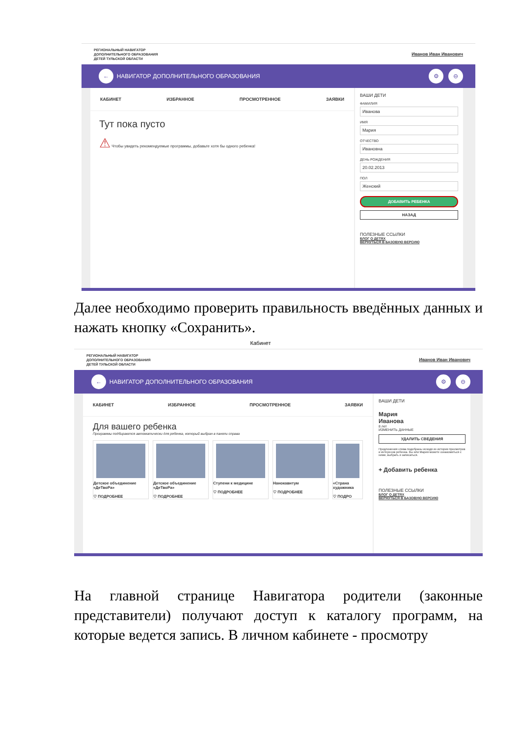РЕГИОНАЛЬНЫЙ НАВИГАТОР
ДОПОЛНИТЕЛЬНОГО ОБРАЗОВАНИЯ
ДЕТЕЙ ТУЛЬСКОЙ ОБЛАСТИ
Иванов Иван Иванович
← НАВИГАТОР ДОПОЛНИТЕЛЬНОГО ОБРАЗОВАНИЯ ⚙ ⊖
КАБИНЕТ ИЗБРАННОЕ ПРОСМОТРЕННОЕ ЗАЯВКИ
Тут пока пусто
⚠ Чтобы увидеть рекомендуемые программы, добавьте хотя бы одного ребенка!
ВАШИ ДЕТИ
ФАМИЛИЯ
Иванова
ИМЯ
Мария
ОТЧЕСТВО
Ивановна
ДЕНЬ РОЖДЕНИЯ
20.02.2013
ПОЛ
Женский
ДОБАВИТЬ РЕБЕНКА
НАЗАД
ПОЛЕЗНЫЕ ССЫЛКИ
БЛОГ О ДЕТЯХ
ВЕРНУТЬСЯ В БАЗОВУЮ ВЕРСИЮ
Далее необходимо проверить правильность введённых данных и нажать кнопку «Сохранить».
Кабинет
РЕГИОНАЛЬНЫЙ НАВИГАТОР
ДОПОЛНИТЕЛЬНОГО ОБРАЗОВАНИЯ
ДЕТЕЙ ТУЛЬСКОЙ ОБЛАСТИ
Иванов Иван Иванович
← НАВИГАТОР ДОПОЛНИТЕЛЬНОГО ОБРАЗОВАНИЯ ⚙ ⊖
КАБИНЕТ ИЗБРАННОЕ ПРОСМОТРЕННОЕ ЗАЯВКИ
Для вашего ребенка
Программы подбираются автоматически для ребенка, который выбран в панели справа
Детское объединение «ДеТвоРа»
♡ ПОДРОБНЕЕ
Детское объединение «ДеТвоРа»
♡ ПОДРОБНЕЕ
Ступени к медицине
♡ ПОДРОБНЕЕ
Нанокавнтум
♡ ПОДРОБНЕЕ
«Страна художника
♡ ПОДРО
ВАШИ ДЕТИ
Мария
Иванова
8 лет
ИЗМЕНИТЬ ДАННЫЕ
УДАЛИТЬ СВЕДЕНИЯ
Предложения слева подобраны исходя из истории просмотров и интересов ребенка. Вы или Мария можете ознакомиться с ними, выбрать и записаться.
+ Добавить ребенка
ПОЛЕЗНЫЕ ССЫЛКИ
БЛОГ О ДЕТЯХ
ВЕРНУТЬСЯ В БАЗОВУЮ ВЕРСИЮ
На главной странице Навигатора родители (законные представители) получают доступ к каталогу программ, на которые ведется запись. В личном кабинете - просмотру